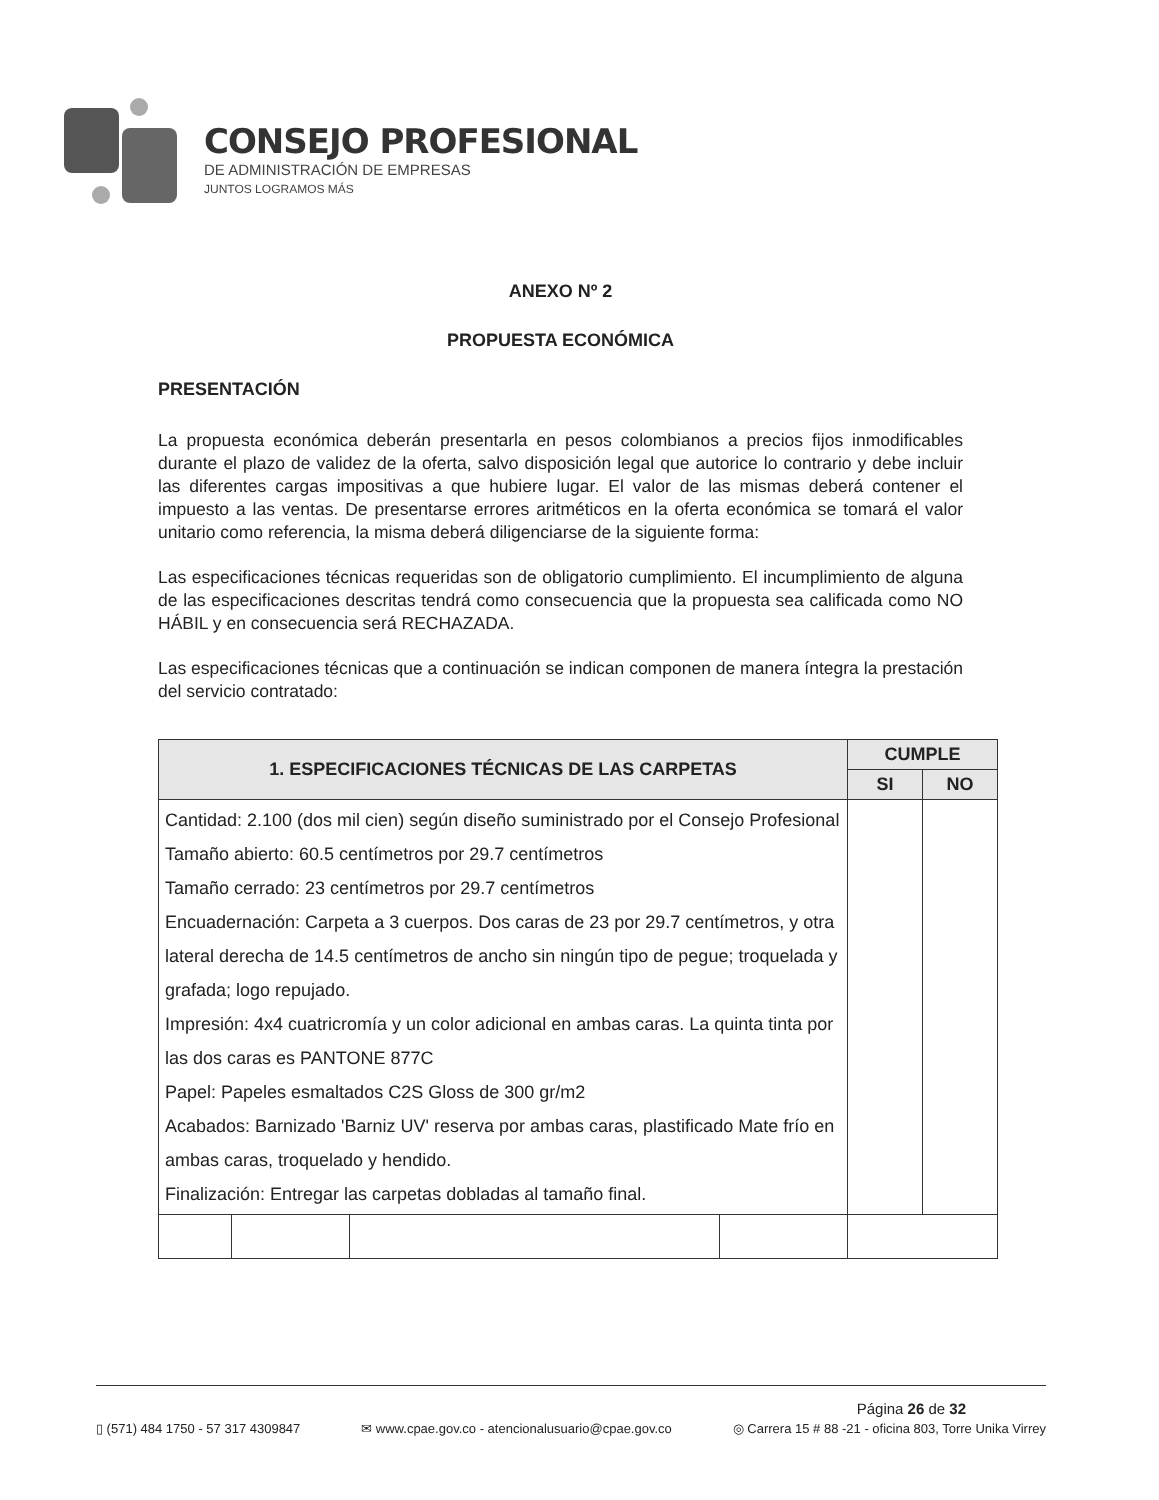CONSEJO PROFESIONAL
DE ADMINISTRACIÓN DE EMPRESAS
JUNTOS LOGRAMOS MÁS
ANEXO Nº 2
PROPUESTA ECONÓMICA
PRESENTACIÓN
La propuesta económica deberán presentarla en pesos colombianos a precios fijos inmodificables durante el plazo de validez de la oferta, salvo disposición legal que autorice lo contrario y debe incluir las diferentes cargas impositivas a que hubiere lugar. El valor de las mismas deberá contener el impuesto a las ventas. De presentarse errores aritméticos en la oferta económica se tomará el valor unitario como referencia, la misma deberá diligenciarse de la siguiente forma:
Las especificaciones técnicas requeridas son de obligatorio cumplimiento. El incumplimiento de alguna de las especificaciones descritas tendrá como consecuencia que la propuesta sea calificada como NO HÁBIL y en consecuencia será RECHAZADA.
Las especificaciones técnicas que a continuación se indican componen de manera íntegra la prestación del servicio contratado:
| 1. ESPECIFICACIONES TÉCNICAS DE LAS CARPETAS | | | | CUMPLE | |
| --- | --- | --- | --- | --- | --- |
| | | | | SI | NO |
| Cantidad: 2.100 (dos mil cien) según diseño suministrado por el Consejo Profesional Tamaño abierto: 60.5 centímetros por 29.7 centímetros Tamaño cerrado: 23 centímetros por 29.7 centímetros Encuadernación: Carpeta a 3 cuerpos. Dos caras de 23 por 29.7 centímetros, y otra lateral derecha de 14.5 centímetros de ancho sin ningún tipo de pegue; troquelada y grafada; logo repujado. Impresión: 4x4 cuatricromía y un color adicional en ambas caras. La quinta tinta por las dos caras es PANTONE 877C Papel: Papeles esmaltados C2S Gloss de 300 gr/m2 Acabados: Barnizado 'Barniz UV' reserva por ambas caras, plastificado Mate frío en ambas caras, troquelado y hendido. Finalización: Entregar las carpetas dobladas al tamaño final. | | | | | |
Página 26 de 32
▯ (571) 484 1750 - 57 317 4309847 ✉ www.cpae.gov.co - atencionalusuario@cpae.gov.co ◎ Carrera 15 # 88 -21 - oficina 803, Torre Unika Virrey